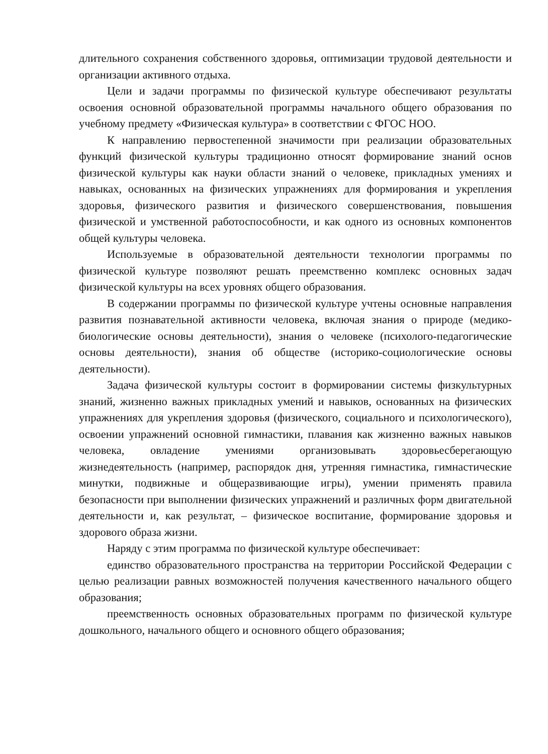длительного сохранения собственного здоровья, оптимизации трудовой деятельности и организации активного отдыха.
Цели и задачи программы по физической культуре обеспечивают результаты освоения основной образовательной программы начального общего образования по учебному предмету «Физическая культура» в соответствии с ФГОС НОО.
К направлению первостепенной значимости при реализации образовательных функций физической культуры традиционно относят формирование знаний основ физической культуры как науки области знаний о человеке, прикладных умениях и навыках, основанных на физических упражнениях для формирования и укрепления здоровья, физического развития и физического совершенствования, повышения физической и умственной работоспособности, и как одного из основных компонентов общей культуры человека.
Используемые в образовательной деятельности технологии программы по физической культуре позволяют решать преемственно комплекс основных задач физической культуры на всех уровнях общего образования.
В содержании программы по физической культуре учтены основные направления развития познавательной активности человека, включая знания о природе (медико-биологические основы деятельности), знания о человеке (психолого-педагогические основы деятельности), знания об обществе (историко-социологические основы деятельности).
Задача физической культуры состоит в формировании системы физкультурных знаний, жизненно важных прикладных умений и навыков, основанных на физических упражнениях для укрепления здоровья (физического, социального и психологического), освоении упражнений основной гимнастики, плавания как жизненно важных навыков человека, овладение умениями организовывать здоровьесберегающую жизнедеятельность (например, распорядок дня, утренняя гимнастика, гимнастические минутки, подвижные и общеразвивающие игры), умении применять правила безопасности при выполнении физических упражнений и различных форм двигательной деятельности и, как результат, – физическое воспитание, формирование здоровья и здорового образа жизни.
Наряду с этим программа по физической культуре обеспечивает:
единство образовательного пространства на территории Российской Федерации с целью реализации равных возможностей получения качественного начального общего образования;
преемственность основных образовательных программ по физической культуре дошкольного, начального общего и основного общего образования;